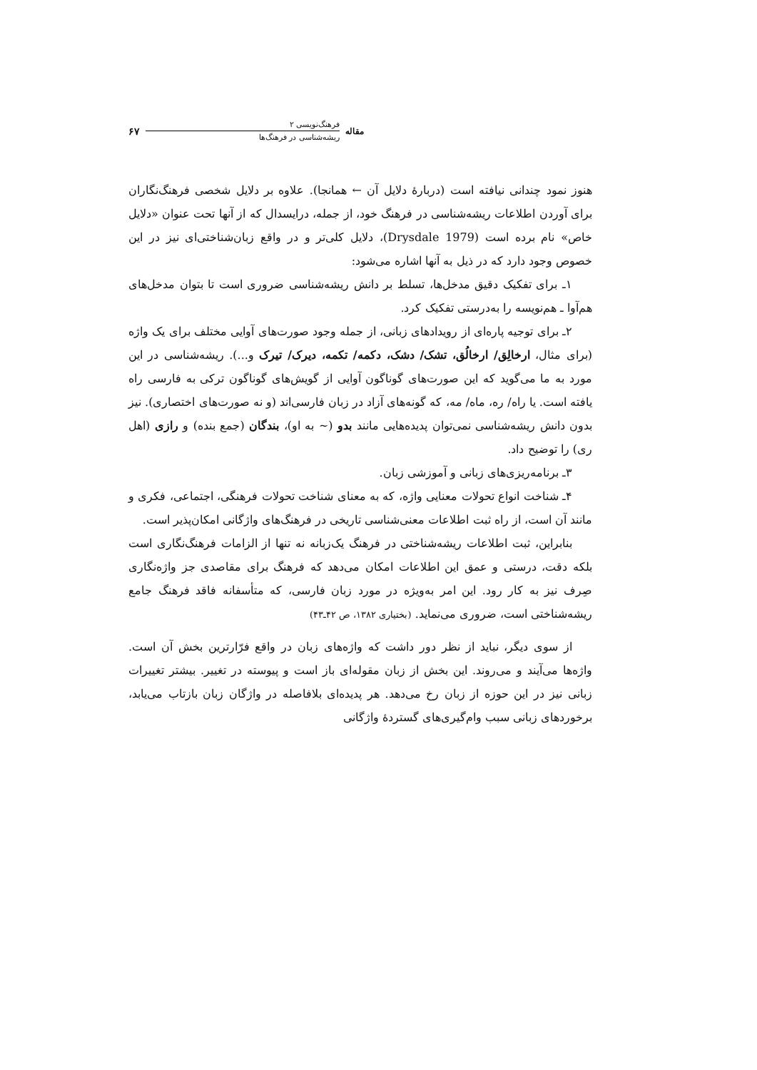مقاله
فرهنگ‌نویسی ۲
ریشه‌شناسی در فرهنگ‌ها
۶۷
هنوز نمود چندانی نیافته است (دربارهٔ دلایل آن ← همانجا). علاوه بر دلایل شخصی فرهنگ‌نگاران برای آوردن اطلاعات ریشه‌شناسی در فرهنگ خود، از جمله، درایسدال که از آنها تحت عنوان «دلایل خاص» نام برده است (Drysdale 1979)، دلایل کلی‌تر و در واقع زبان‌شناختی‌ای نیز در این خصوص وجود دارد که در ذیل به آنها اشاره می‌شود:
۱ـ برای تفکیک دقیق مدخل‌ها، تسلط بر دانش ریشه‌شناسی ضروری است تا بتوان مدخل‌های هم‌آوا ـ هم‌نویسه را به‌درستی تفکیک کرد.
۲ـ برای توجیه پاره‌ای از رویدادهای زبانی، از جمله وجود صورت‌های آوایی مختلف برای یک واژه (برای مثال، ارخالِق/ ارخالُق، تشک/ دشک، دکمه/ تکمه، دیرک/ تیرک و...). ریشه‌شناسی در این مورد به ما می‌گوید که این صورت‌های گوناگون آوایی از گویش‌های گوناگون ترکی به فارسی راه یافته است. یا راه/ ره، ماه/ مه، که گونه‌های آزاد در زبان فارسی‌اند (و نه صورت‌های اختصاری). نیز بدون دانش ریشه‌شناسی نمی‌توان پدیده‌هایی مانند بدو (~ به او)، بندگان (جمع بنده) و رازی (اهل ری) را توضیح داد.
۳ـ برنامه‌ریزی‌های زبانی و آموزشی زبان.
۴ـ شناخت انواع تحولات معنایی واژه، که به معنای شناخت تحولات فرهنگی، اجتماعی، فکری و مانند آن است، از راه ثبت اطلاعات معنی‌شناسی تاریخی در فرهنگ‌های واژگانی امکان‌پذیر است.
بنابراین، ثبت اطلاعات ریشه‌شناختی در فرهنگ یک‌زبانه نه تنها از الزامات فرهنگ‌نگاری است بلکه دقت، درستی و عمق این اطلاعات امکان می‌دهد که فرهنگ برای مقاصدی جز واژه‌نگاری صِرف نیز به کار رود. این امر به‌ویژه در مورد زبان فارسی، که متأسفانه فاقد فرهنگ جامع ریشه‌شناختی است، ضروری می‌نماید. (بختیاری ۱۳۸۲، ص ۴۲ـ۴۳)
از سوی دیگر، نباید از نظر دور داشت که واژه‌های زبان در واقع فرّارترین بخش آن است. واژه‌ها می‌آیند و می‌روند. این بخش از زبان مقوله‌ای باز است و پیوسته در تغییر. بیشتر تغییرات زبانی نیز در این حوزه از زبان رخ می‌دهد. هر پدیده‌ای بلافاصله در واژگان زبان بازتاب می‌یابد، برخوردهای زبانی سبب وام‌گیری‌های گستردهٔ واژگانی